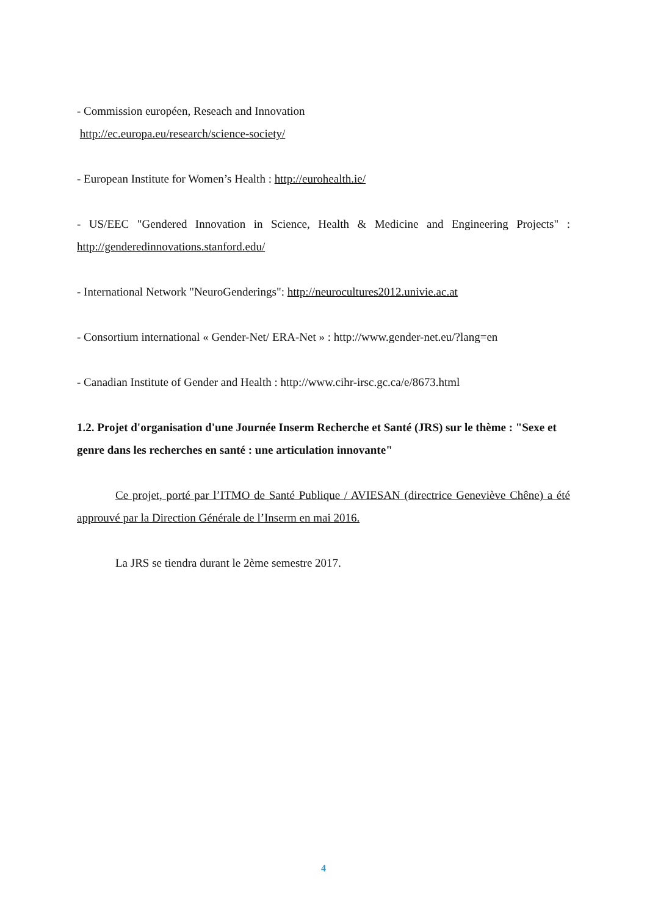- Commission européen, Reseach and Innovation
http://ec.europa.eu/research/science-society/
- European Institute for Women’s Health : http://eurohealth.ie/
- US/EEC "Gendered Innovation in Science, Health & Medicine and Engineering Projects" : http://genderedinnovations.stanford.edu/
- International Network "NeuroGenderings": http://neurocultures2012.univie.ac.at
- Consortium international « Gender-Net/ ERA-Net » : http://www.gender-net.eu/?lang=en
- Canadian Institute of Gender and Health : http://www.cihr-irsc.gc.ca/e/8673.html
1.2. Projet d'organisation d'une Journée Inserm Recherche et Santé (JRS) sur le thème : "Sexe et genre dans les recherches en santé : une articulation innovante"
Ce projet, porté par l’ITMO de Santé Publique / AVIESAN (directrice Geneviève Chêne) a été approuvé par la Direction Générale de l’Inserm en mai 2016.
La JRS se tiendra durant le 2ème semestre 2017.
4